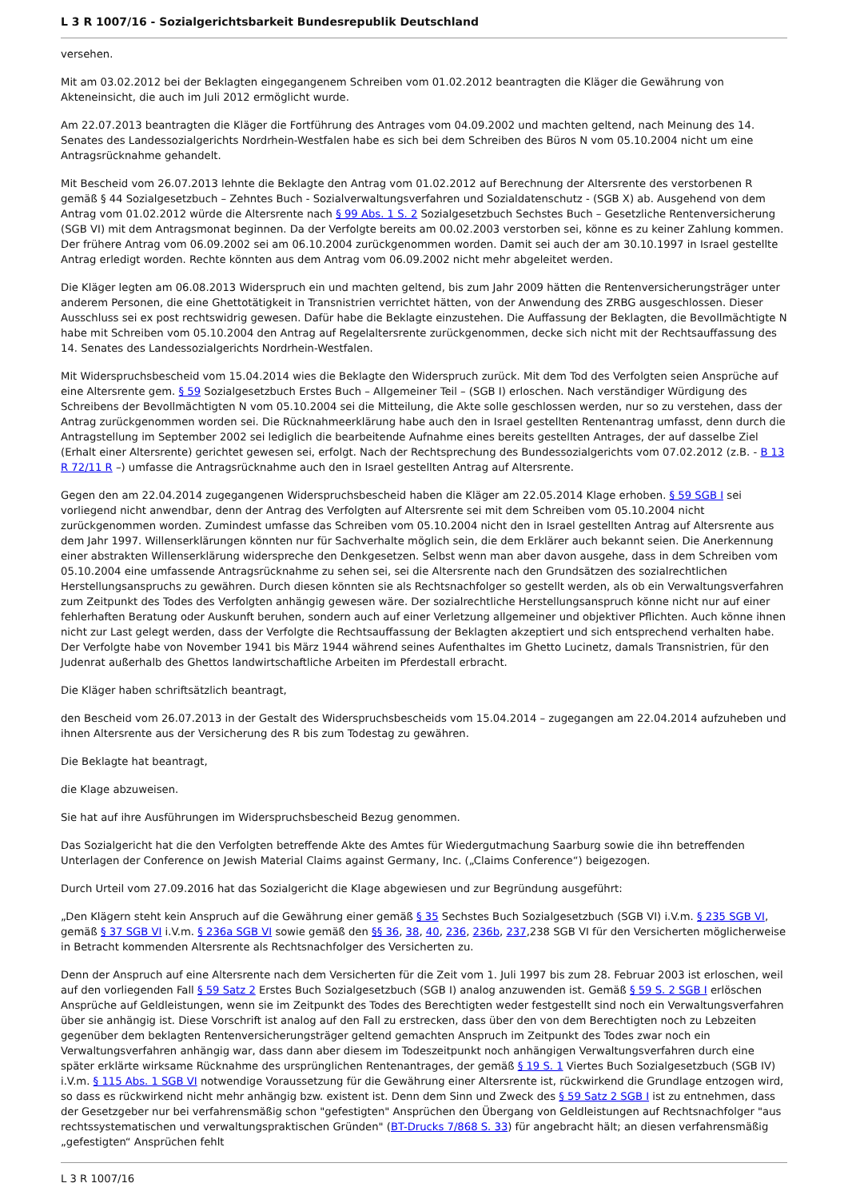L 3 R 1007/16 - Sozialgerichtsbarkeit Bundesrepublik Deutschland
versehen.
Mit am 03.02.2012 bei der Beklagten eingegangenem Schreiben vom 01.02.2012 beantragten die Kläger die Gewährung von Akteneinsicht, die auch im Juli 2012 ermöglicht wurde.
Am 22.07.2013 beantragten die Kläger die Fortführung des Antrages vom 04.09.2002 und machten geltend, nach Meinung des 14. Senates des Landessozialgerichts Nordrhein-Westfalen habe es sich bei dem Schreiben des Büros N vom 05.10.2004 nicht um eine Antragsrücknahme gehandelt.
Mit Bescheid vom 26.07.2013 lehnte die Beklagte den Antrag vom 01.02.2012 auf Berechnung der Altersrente des verstorbenen R gemäß § 44 Sozialgesetzbuch – Zehntes Buch - Sozialverwaltungsverfahren und Sozialdatenschutz - (SGB X) ab. Ausgehend von dem Antrag vom 01.02.2012 würde die Altersrente nach § 99 Abs. 1 S. 2 Sozialgesetzbuch Sechstes Buch – Gesetzliche Rentenversicherung (SGB VI) mit dem Antragsmonat beginnen. Da der Verfolgte bereits am 00.02.2003 verstorben sei, könne es zu keiner Zahlung kommen. Der frühere Antrag vom 06.09.2002 sei am 06.10.2004 zurückgenommen worden. Damit sei auch der am 30.10.1997 in Israel gestellte Antrag erledigt worden. Rechte könnten aus dem Antrag vom 06.09.2002 nicht mehr abgeleitet werden.
Die Kläger legten am 06.08.2013 Widerspruch ein und machten geltend, bis zum Jahr 2009 hätten die Rentenversicherungsträger unter anderem Personen, die eine Ghettotätigkeit in Transnistrien verrichtet hätten, von der Anwendung des ZRBG ausgeschlossen. Dieser Ausschluss sei ex post rechtswidrig gewesen. Dafür habe die Beklagte einzustehen. Die Auffassung der Beklagten, die Bevollmächtigte N habe mit Schreiben vom 05.10.2004 den Antrag auf Regelaltersrente zurückgenommen, decke sich nicht mit der Rechtsauffassung des 14. Senates des Landessozialgerichts Nordrhein-Westfalen.
Mit Widerspruchsbescheid vom 15.04.2014 wies die Beklagte den Widerspruch zurück. Mit dem Tod des Verfolgten seien Ansprüche auf eine Altersrente gem. § 59 Sozialgesetzbuch Erstes Buch – Allgemeiner Teil – (SGB I) erloschen. Nach verständiger Würdigung des Schreibens der Bevollmächtigten N vom 05.10.2004 sei die Mitteilung, die Akte solle geschlossen werden, nur so zu verstehen, dass der Antrag zurückgenommen worden sei. Die Rücknahmeerklärung habe auch den in Israel gestellten Rentenantrag umfasst, denn durch die Antragstellung im September 2002 sei lediglich die bearbeitende Aufnahme eines bereits gestellten Antrages, der auf dasselbe Ziel (Erhalt einer Altersrente) gerichtet gewesen sei, erfolgt. Nach der Rechtsprechung des Bundessozialgerichts vom 07.02.2012 (z.B. - B 13 R 72/11 R –) umfasse die Antragsrücknahme auch den in Israel gestellten Antrag auf Altersrente.
Gegen den am 22.04.2014 zugegangenen Widerspruchsbescheid haben die Kläger am 22.05.2014 Klage erhoben. § 59 SGB I sei vorliegend nicht anwendbar, denn der Antrag des Verfolgten auf Altersrente sei mit dem Schreiben vom 05.10.2004 nicht zurückgenommen worden. Zumindest umfasse das Schreiben vom 05.10.2004 nicht den in Israel gestellten Antrag auf Altersrente aus dem Jahr 1997. Willenserklärungen könnten nur für Sachverhalte möglich sein, die dem Erklärer auch bekannt seien. Die Anerkennung einer abstrakten Willenserklärung widerspreche den Denkgesetzen. Selbst wenn man aber davon ausgehe, dass in dem Schreiben vom 05.10.2004 eine umfassende Antragsrücknahme zu sehen sei, sei die Altersrente nach den Grundsätzen des sozialrechtlichen Herstellungsanspruchs zu gewähren. Durch diesen könnten sie als Rechtsnachfolger so gestellt werden, als ob ein Verwaltungsverfahren zum Zeitpunkt des Todes des Verfolgten anhängig gewesen wäre. Der sozialrechtliche Herstellungsanspruch könne nicht nur auf einer fehlerhaften Beratung oder Auskunft beruhen, sondern auch auf einer Verletzung allgemeiner und objektiver Pflichten. Auch könne ihnen nicht zur Last gelegt werden, dass der Verfolgte die Rechtsauffassung der Beklagten akzeptiert und sich entsprechend verhalten habe. Der Verfolgte habe von November 1941 bis März 1944 während seines Aufenthaltes im Ghetto Lucinetz, damals Transnistrien, für den Judenrat außerhalb des Ghettos landwirtschaftliche Arbeiten im Pferdestall erbracht.
Die Kläger haben schriftsätzlich beantragt,
den Bescheid vom 26.07.2013 in der Gestalt des Widerspruchsbescheids vom 15.04.2014 – zugegangen am 22.04.2014 aufzuheben und ihnen Altersrente aus der Versicherung des R bis zum Todestag zu gewähren.
Die Beklagte hat beantragt,
die Klage abzuweisen.
Sie hat auf ihre Ausführungen im Widerspruchsbescheid Bezug genommen.
Das Sozialgericht hat die den Verfolgten betreffende Akte des Amtes für Wiedergutmachung Saarburg sowie die ihn betreffenden Unterlagen der Conference on Jewish Material Claims against Germany, Inc. („Claims Conference“) beigezogen.
Durch Urteil vom 27.09.2016 hat das Sozialgericht die Klage abgewiesen und zur Begründung ausgeführt:
„Den Klägern steht kein Anspruch auf die Gewährung einer gemäß § 35 Sechstes Buch Sozialgesetzbuch (SGB VI) i.V.m. § 235 SGB VI, gemäß § 37 SGB VI i.V.m. § 236a SGB VI sowie gemäß den §§ 36, 38, 40, 236, 236b, 237,238 SGB VI für den Versicherten möglicherweise in Betracht kommenden Altersrente als Rechtsnachfolger des Versicherten zu.
Denn der Anspruch auf eine Altersrente nach dem Versicherten für die Zeit vom 1. Juli 1997 bis zum 28. Februar 2003 ist erloschen, weil auf den vorliegenden Fall § 59 Satz 2 Erstes Buch Sozialgesetzbuch (SGB I) analog anzuwenden ist. Gemäß § 59 S. 2 SGB I erlöschen Ansprüche auf Geldleistungen, wenn sie im Zeitpunkt des Todes des Berechtigten weder festgestellt sind noch ein Verwaltungsverfahren über sie anhängig ist. Diese Vorschrift ist analog auf den Fall zu erstrecken, dass über den von dem Berechtigten noch zu Lebzeiten gegenüber dem beklagten Rentenversicherungsträger geltend gemachten Anspruch im Zeitpunkt des Todes zwar noch ein Verwaltungsverfahren anhängig war, dass dann aber diesem im Todeszeitpunkt noch anhängigen Verwaltungsverfahren durch eine später erklärte wirksame Rücknahme des ursprünglichen Rentenantrages, der gemäß § 19 S. 1 Viertes Buch Sozialgesetzbuch (SGB IV) i.V.m. § 115 Abs. 1 SGB VI notwendige Voraussetzung für die Gewährung einer Altersrente ist, rückwirkend die Grundlage entzogen wird, so dass es rückwirkend nicht mehr anhängig bzw. existent ist. Denn dem Sinn und Zweck des § 59 Satz 2 SGB I ist zu entnehmen, dass der Gesetzgeber nur bei verfahrensmäßig schon "gefestigten" Ansprüchen den Übergang von Geldleistungen auf Rechtsnachfolger "aus rechtssystematischen und verwaltungspraktischen Gründen" (BT-Drucks 7/868 S. 33) für angebracht hält; an diesen verfahrensmäßig „gefestigten“ Ansprüchen fehlt
L 3 R 1007/16